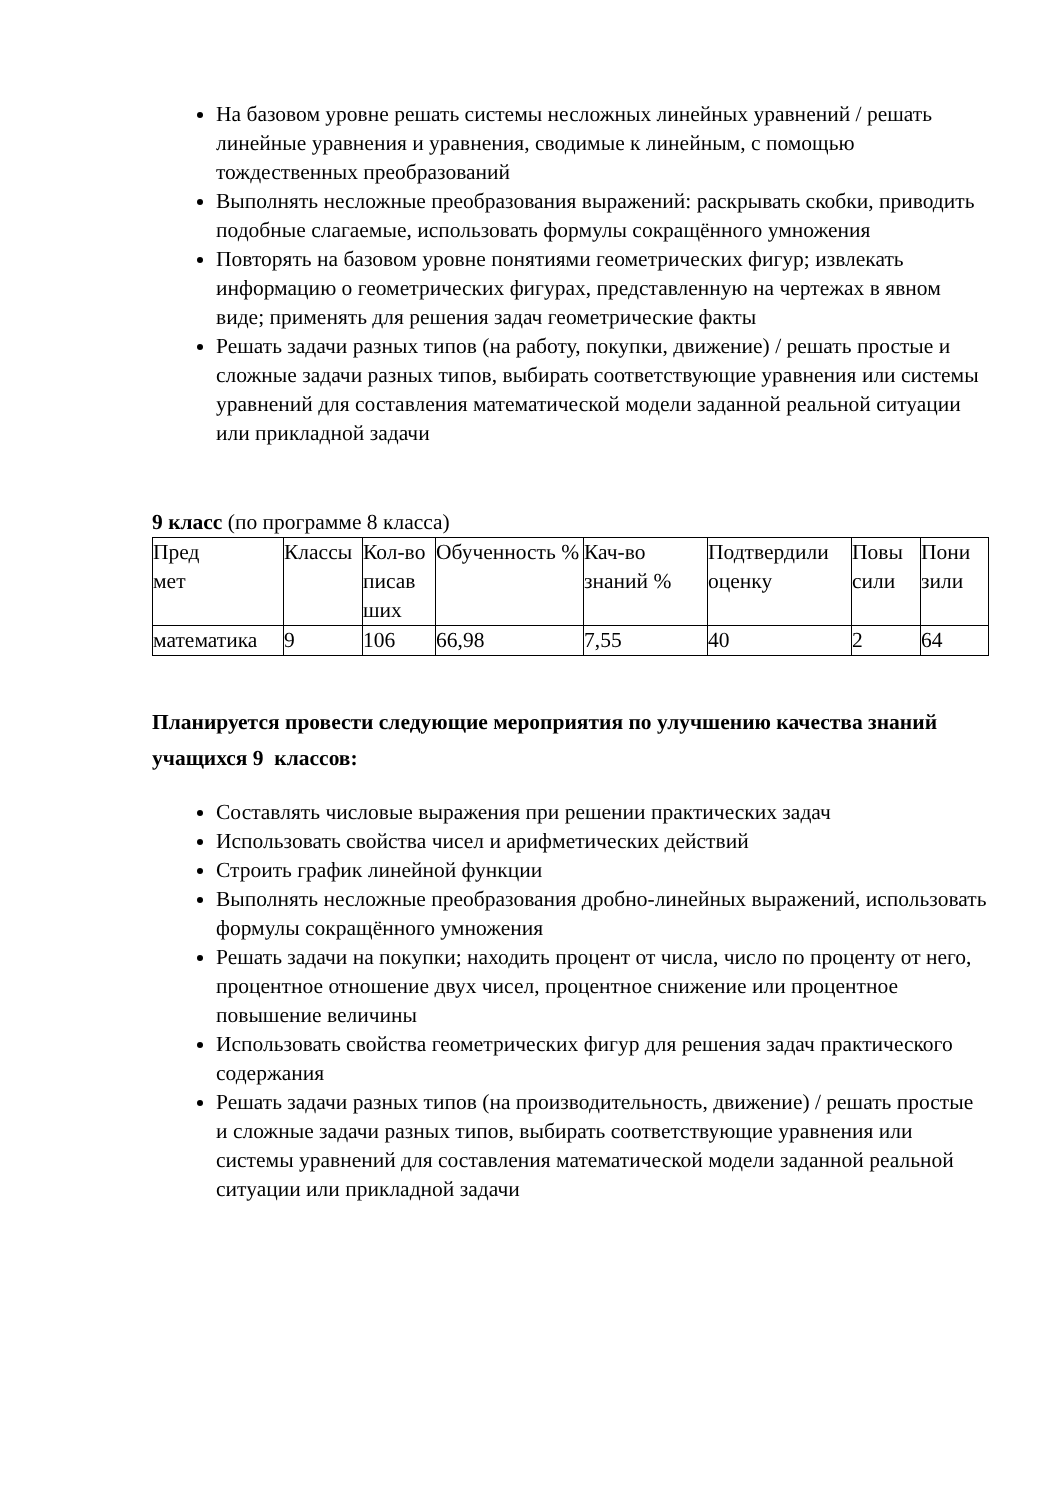На базовом уровне решать системы несложных линейных уравнений / решать линейные уравнения и уравнения, сводимые к линейным, с помощью тождественных преобразований
Выполнять несложные преобразования выражений: раскрывать скобки, приводить подобные слагаемые, использовать формулы сокращённого умножения
Повторять на базовом уровне понятиями геометрических фигур; извлекать информацию о геометрических фигурах, представленную на чертежах в явном виде; применять для решения задач геометрические факты
Решать задачи разных типов (на работу, покупки, движение) / решать простые и сложные задачи разных типов, выбирать соответствующие уравнения или системы уравнений для составления математической модели заданной реальной ситуации или прикладной задачи
9 класс (по программе 8 класса)
| Пред мет | Классы | Кол-во писав ших | Обученность % | Кач-во знаний % | Подтвердили оценку | Повы сили | Пони зили |
| математика | 9 | 106 | 66,98 | 7,55 | 40 | 2 | 64 |
Планируется провести следующие мероприятия по улучшению качества знаний учащихся 9 классов:
Составлять числовые выражения при решении практических задач
Использовать свойства чисел и арифметических действий
Строить график линейной функции
Выполнять несложные преобразования дробно-линейных выражений, использовать формулы сокращённого умножения
Решать задачи на покупки; находить процент от числа, число по проценту от него, процентное отношение двух чисел, процентное снижение или процентное повышение величины
Использовать свойства геометрических фигур для решения задач практического содержания
Решать задачи разных типов (на производительность, движение) / решать простые и сложные задачи разных типов, выбирать соответствующие уравнения или системы уравнений для составления математической модели заданной реальной ситуации или прикладной задачи